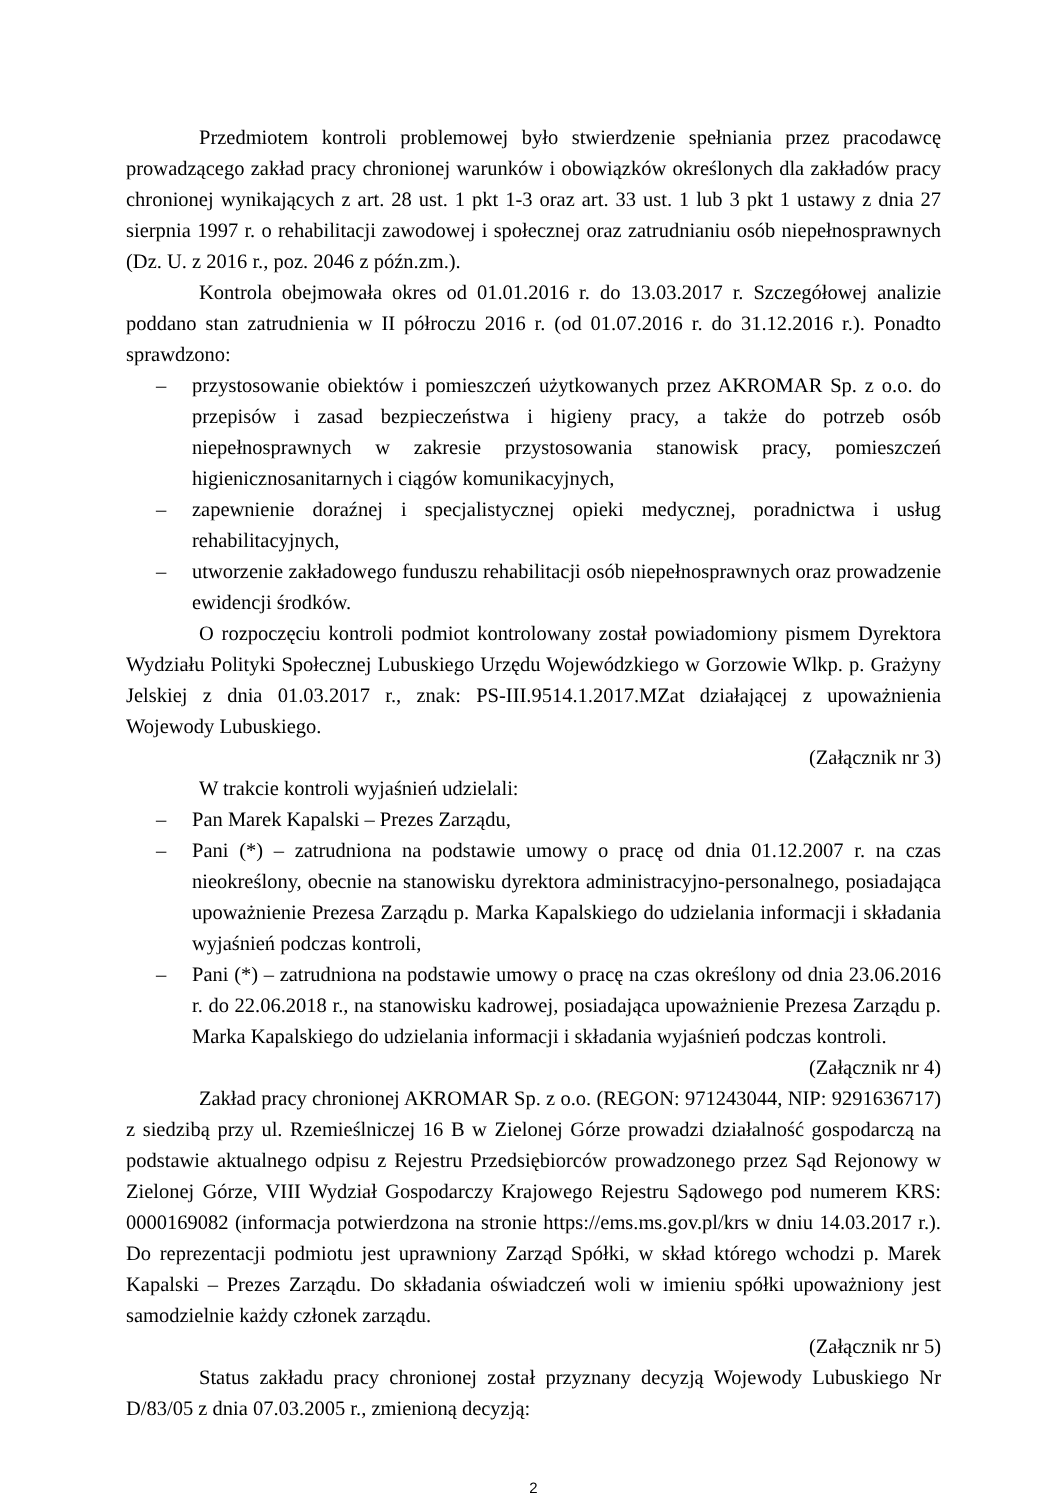Przedmiotem kontroli problemowej było stwierdzenie spełniania przez pracodawcę prowadzącego zakład pracy chronionej warunków i obowiązków określonych dla zakładów pracy chronionej wynikających z art. 28 ust. 1 pkt 1-3 oraz art. 33 ust. 1 lub 3 pkt 1 ustawy z dnia 27 sierpnia 1997 r. o rehabilitacji zawodowej i społecznej oraz zatrudnianiu osób niepełnosprawnych (Dz. U. z 2016 r., poz. 2046 z późn.zm.).
Kontrola obejmowała okres od 01.01.2016 r. do 13.03.2017 r. Szczegółowej analizie poddano stan zatrudnienia w II półroczu 2016 r. (od 01.07.2016 r. do 31.12.2016 r.). Ponadto sprawdzono:
– przystosowanie obiektów i pomieszczeń użytkowanych przez AKROMAR Sp. z o.o. do przepisów i zasad bezpieczeństwa i higieny pracy, a także do potrzeb osób niepełnosprawnych w zakresie przystosowania stanowisk pracy, pomieszczeń higienicznosanitarnych i ciągów komunikacyjnych,
– zapewnienie doraźnej i specjalistycznej opieki medycznej, poradnictwa i usług rehabilitacyjnych,
– utworzenie zakładowego funduszu rehabilitacji osób niepełnosprawnych oraz prowadzenie ewidencji środków.
O rozpoczęciu kontroli podmiot kontrolowany został powiadomiony pismem Dyrektora Wydziału Polityki Społecznej Lubuskiego Urzędu Wojewódzkiego w Gorzowie Wlkp. p. Grażyny Jelskiej z dnia 01.03.2017 r., znak: PS-III.9514.1.2017.MZat działającej z upoważnienia Wojewody Lubuskiego.
(Załącznik nr 3)
W trakcie kontroli wyjaśnień udzielali:
– Pan Marek Kapalski – Prezes Zarządu,
– Pani (*) – zatrudniona na podstawie umowy o pracę od dnia 01.12.2007 r. na czas nieokreślony, obecnie na stanowisku dyrektora administracyjno-personalnego, posiadająca upoważnienie Prezesa Zarządu p. Marka Kapalskiego do udzielania informacji i składania wyjaśnień podczas kontroli,
– Pani (*) – zatrudniona na podstawie umowy o pracę na czas określony od dnia 23.06.2016 r. do 22.06.2018 r., na stanowisku kadrowej, posiadająca upoważnienie Prezesa Zarządu p. Marka Kapalskiego do udzielania informacji i składania wyjaśnień podczas kontroli.
(Załącznik nr 4)
Zakład pracy chronionej AKROMAR Sp. z o.o. (REGON: 971243044, NIP: 9291636717) z siedzibą przy ul. Rzemieślniczej 16 B w Zielonej Górze prowadzi działalność gospodarczą na podstawie aktualnego odpisu z Rejestru Przedsiębiorców prowadzonego przez Sąd Rejonowy w Zielonej Górze, VIII Wydział Gospodarczy Krajowego Rejestru Sądowego pod numerem KRS: 0000169082 (informacja potwierdzona na stronie https://ems.ms.gov.pl/krs w dniu 14.03.2017 r.). Do reprezentacji podmiotu jest uprawniony Zarząd Spółki, w skład którego wchodzi p. Marek Kapalski – Prezes Zarządu. Do składania oświadczeń woli w imieniu spółki upoważniony jest samodzielnie każdy członek zarządu.
(Załącznik nr 5)
Status zakładu pracy chronionej został przyznany decyzją Wojewody Lubuskiego Nr D/83/05 z dnia 07.03.2005 r., zmienioną decyzją:
2